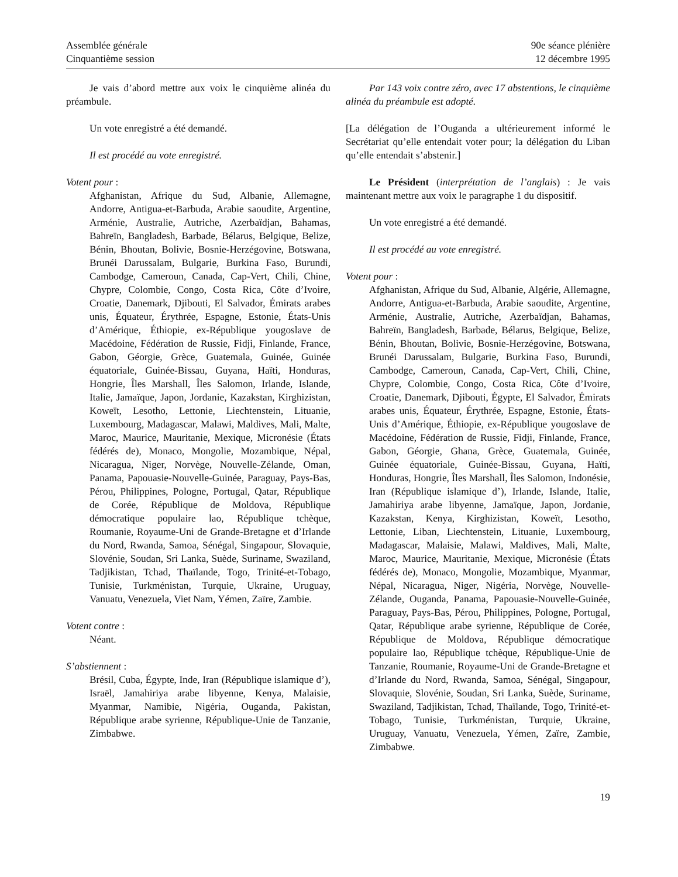Assemblée générale
Cinquantième session
90e séance plénière
12 décembre 1995
Je vais d’abord mettre aux voix le cinquième alinéa du préambule.
Un vote enregistré a été demandé.
Il est procédé au vote enregistré.
Votent pour :
Afghanistan, Afrique du Sud, Albanie, Allemagne, Andorre, Antigua-et-Barbuda, Arabie saoudite, Argentine, Arménie, Australie, Autriche, Azerbaïdjan, Bahamas, Bahreïn, Bangladesh, Barbade, Bélarus, Belgique, Belize, Bénin, Bhoutan, Bolivie, Bosnie-Herzégovine, Botswana, Brunéi Darussalam, Bulgarie, Burkina Faso, Burundi, Cambodge, Cameroun, Canada, Cap-Vert, Chili, Chine, Chypre, Colombie, Congo, Costa Rica, Côte d’Ivoire, Croatie, Danemark, Djibouti, El Salvador, Émirats arabes unis, Équateur, Érythrée, Espagne, Estonie, États-Unis d’Amérique, Éthiopie, ex-République yougoslave de Macédoine, Fédération de Russie, Fidji, Finlande, France, Gabon, Géorgie, Grèce, Guatemala, Guinée, Guinée équatoriale, Guinée-Bissau, Guyana, Haïti, Honduras, Hongrie, Îles Marshall, Îles Salomon, Irlande, Islande, Italie, Jamaïque, Japon, Jordanie, Kazakstan, Kirghizistan, Koweït, Lesotho, Lettonie, Liechtenstein, Lituanie, Luxembourg, Madagascar, Malawi, Maldives, Mali, Malte, Maroc, Maurice, Mauritanie, Mexique, Micronésie (États fédérés de), Monaco, Mongolie, Mozambique, Népal, Nicaragua, Niger, Norvège, Nouvelle-Zélande, Oman, Panama, Papouasie-Nouvelle-Guinée, Paraguay, Pays-Bas, Pérou, Philippines, Pologne, Portugal, Qatar, République de Corée, République de Moldova, République démocratique populaire lao, République tchèque, Roumanie, Royaume-Uni de Grande-Bretagne et d’Irlande du Nord, Rwanda, Samoa, Sénégal, Singapour, Slovaquie, Slovénie, Soudan, Sri Lanka, Suède, Suriname, Swaziland, Tadjikistan, Tchad, Thaïlande, Togo, Trinité-et-Tobago, Tunisie, Turkménistan, Turquie, Ukraine, Uruguay, Vanuatu, Venezuela, Viet Nam, Yémen, Zaïre, Zambie.
Votent contre :
Néant.
S’abstiennent :
Brésil, Cuba, Égypte, Inde, Iran (République islamique d’), Israël, Jamahiriya arabe libyenne, Kenya, Malaisie, Myanmar, Namibie, Nigéria, Ouganda, Pakistan, République arabe syrienne, République-Unie de Tanzanie, Zimbabwe.
Par 143 voix contre zéro, avec 17 abstentions, le cinquième alinéa du préambule est adopté.
[La délégation de l’Ouganda a ultérieurement informé le Secrétariat qu’elle entendait voter pour; la délégation du Liban qu’elle entendait s’abstenir.]
Le Président (interprétation de l’anglais) : Je vais maintenant mettre aux voix le paragraphe 1 du dispositif.
Un vote enregistré a été demandé.
Il est procédé au vote enregistré.
Votent pour :
Afghanistan, Afrique du Sud, Albanie, Algérie, Allemagne, Andorre, Antigua-et-Barbuda, Arabie saoudite, Argentine, Arménie, Australie, Autriche, Azerbaïdjan, Bahamas, Bahreïn, Bangladesh, Barbade, Bélarus, Belgique, Belize, Bénin, Bhoutan, Bolivie, Bosnie-Herzégovine, Botswana, Brunéi Darussalam, Bulgarie, Burkina Faso, Burundi, Cambodge, Cameroun, Canada, Cap-Vert, Chili, Chine, Chypre, Colombie, Congo, Costa Rica, Côte d’Ivoire, Croatie, Danemark, Djibouti, Égypte, El Salvador, Émirats arabes unis, Équateur, Érythrée, Espagne, Estonie, États-Unis d’Amérique, Éthiopie, ex-République yougoslave de Macédoine, Fédération de Russie, Fidji, Finlande, France, Gabon, Géorgie, Ghana, Grèce, Guatemala, Guinée, Guinée équatoriale, Guinée-Bissau, Guyana, Haïti, Honduras, Hongrie, Îles Marshall, Îles Salomon, Indonésie, Iran (République islamique d’), Irlande, Islande, Italie, Jamahiriya arabe libyenne, Jamaïque, Japon, Jordanie, Kazakstan, Kenya, Kirghizistan, Koweït, Lesotho, Lettonie, Liban, Liechtenstein, Lituanie, Luxembourg, Madagascar, Malaisie, Malawi, Maldives, Mali, Malte, Maroc, Maurice, Mauritanie, Mexique, Micronésie (États fédérés de), Monaco, Mongolie, Mozambique, Myanmar, Népal, Nicaragua, Niger, Nigéria, Norvège, Nouvelle-Zélande, Ouganda, Panama, Papouasie-Nouvelle-Guinée, Paraguay, Pays-Bas, Pérou, Philippines, Pologne, Portugal, Qatar, République arabe syrienne, République de Corée, République de Moldova, République démocratique populaire lao, République tchèque, République-Unie de Tanzanie, Roumanie, Royaume-Uni de Grande-Bretagne et d’Irlande du Nord, Rwanda, Samoa, Sénégal, Singapour, Slovaquie, Slovénie, Soudan, Sri Lanka, Suède, Suriname, Swaziland, Tadjikistan, Tchad, Thaïlande, Togo, Trinité-et-Tobago, Tunisie, Turkménistan, Turquie, Ukraine, Uruguay, Vanuatu, Venezuela, Yémen, Zaïre, Zambie, Zimbabwe.
19